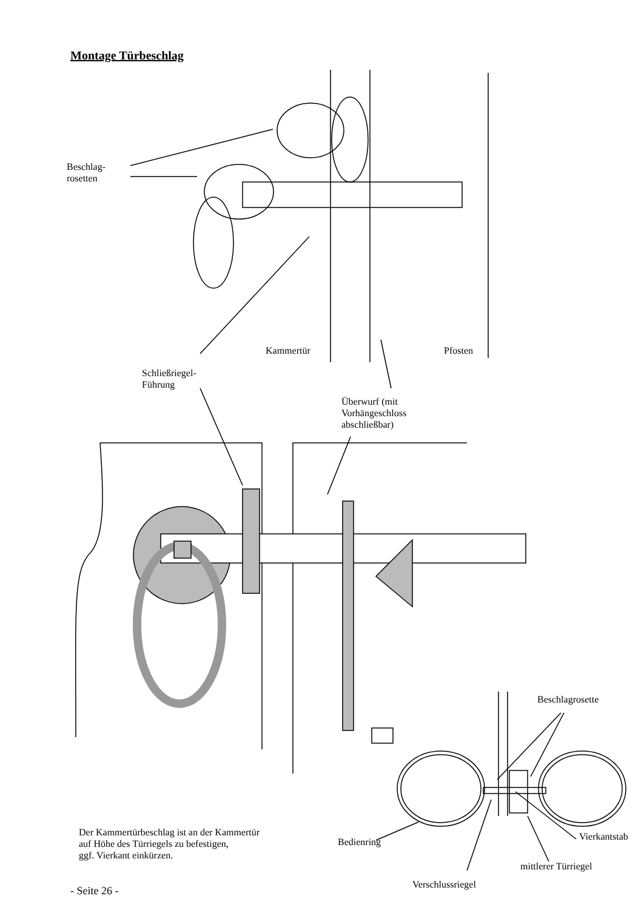Montage Türbeschlag
Beschlag-
rosetten
Kammertür Pfosten
Schließriegel-
Führung
Überwurf (mit
Vorhängeschloss
abschließbar)
Beschlagrosette
Der Kammertürbeschlag ist an der Kammertür
auf Höhe des Türriegels zu befestigen,
ggf. Vierkant einkürzen.
Bedienring Vierkantstab
mittlerer Türriegel
Verschlussriegel
- Seite 26 -